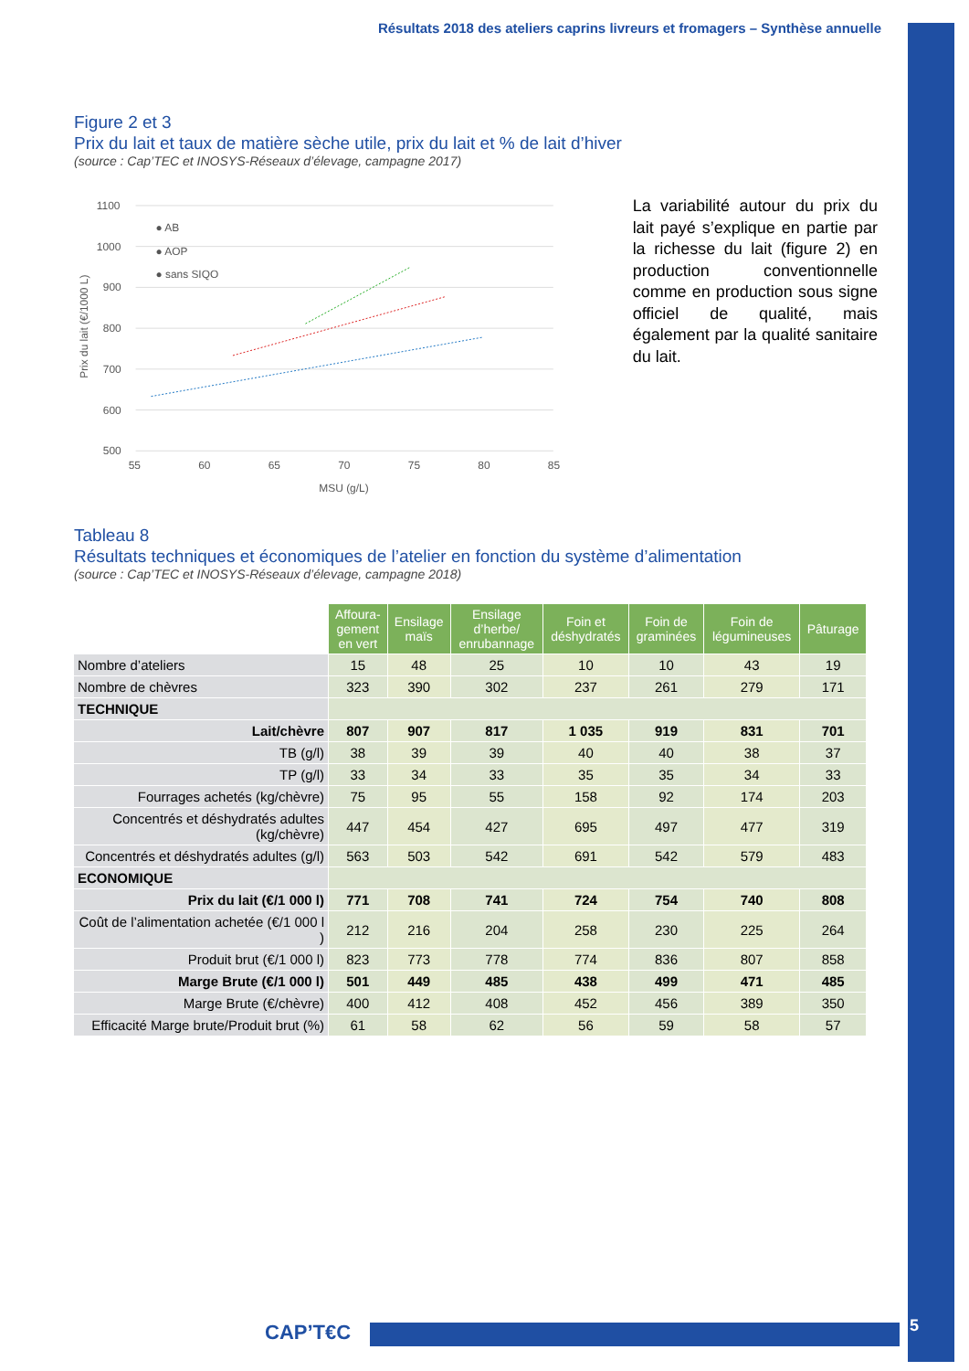Résultats 2018 des ateliers caprins livreurs et fromagers – Synthèse annuelle
Figure 2 et 3
Prix du lait et taux de matière sèche utile, prix du lait et % de lait d’hiver
(source : Cap’TEC et INOSYS-Réseaux d’élevage, campagne 2017)
1100
1000
900
800
700
600
500
55
60
65
70
75
80
85
MSU (g/L)
Prix du lait (€/1000 L)
● AB
● AOP
● sans SIQO
La variabilité autour du prix du lait payé s’explique en partie par la richesse du lait (figure 2) en production conventionnelle comme en production sous signe officiel de qualité, mais également par la qualité sanitaire du lait.
Tableau 8
Résultats techniques et économiques de l’atelier en fonction du système d’alimentation
(source : Cap’TEC et INOSYS-Réseaux d’élevage, campagne 2018)
| | Affoura- gement en vert | Ensilage maïs | Ensilage d’herbe/ enrubannage | Foin et déshydratés | Foin de graminées | Foin de légumineuses | Pâturage |
| Nombre d’ateliers | 15 | 48 | 25 | 10 | 10 | 43 | 19 |
| Nombre de chèvres | 323 | 390 | 302 | 237 | 261 | 279 | 171 |
| TECHNIQUE | | | | | | | |
| Lait/chèvre | 807 | 907 | 817 | 1 035 | 919 | 831 | 701 |
| TB (g/l) | 38 | 39 | 39 | 40 | 40 | 38 | 37 |
| TP (g/l) | 33 | 34 | 33 | 35 | 35 | 34 | 33 |
| Fourrages achetés (kg/chèvre) | 75 | 95 | 55 | 158 | 92 | 174 | 203 |
| Concentrés et déshydratés adultes (kg/chèvre) | 447 | 454 | 427 | 695 | 497 | 477 | 319 |
| Concentrés et déshydratés adultes (g/l) | 563 | 503 | 542 | 691 | 542 | 579 | 483 |
| ECONOMIQUE | | | | | | | |
| Prix du lait (€/1 000 l) | 771 | 708 | 741 | 724 | 754 | 740 | 808 |
| Coût de l’alimentation achetée (€/1 000 l ) | 212 | 216 | 204 | 258 | 230 | 225 | 264 |
| Produit brut (€/1 000 l) | 823 | 773 | 778 | 774 | 836 | 807 | 858 |
| Marge Brute (€/1 000 l) | 501 | 449 | 485 | 438 | 499 | 471 | 485 |
| Marge Brute (€/chèvre) | 400 | 412 | 408 | 452 | 456 | 389 | 350 |
| Efficacité Marge brute/Produit brut (%) | 61 | 58 | 62 | 56 | 59 | 58 | 57 |
CAP’T€C 5